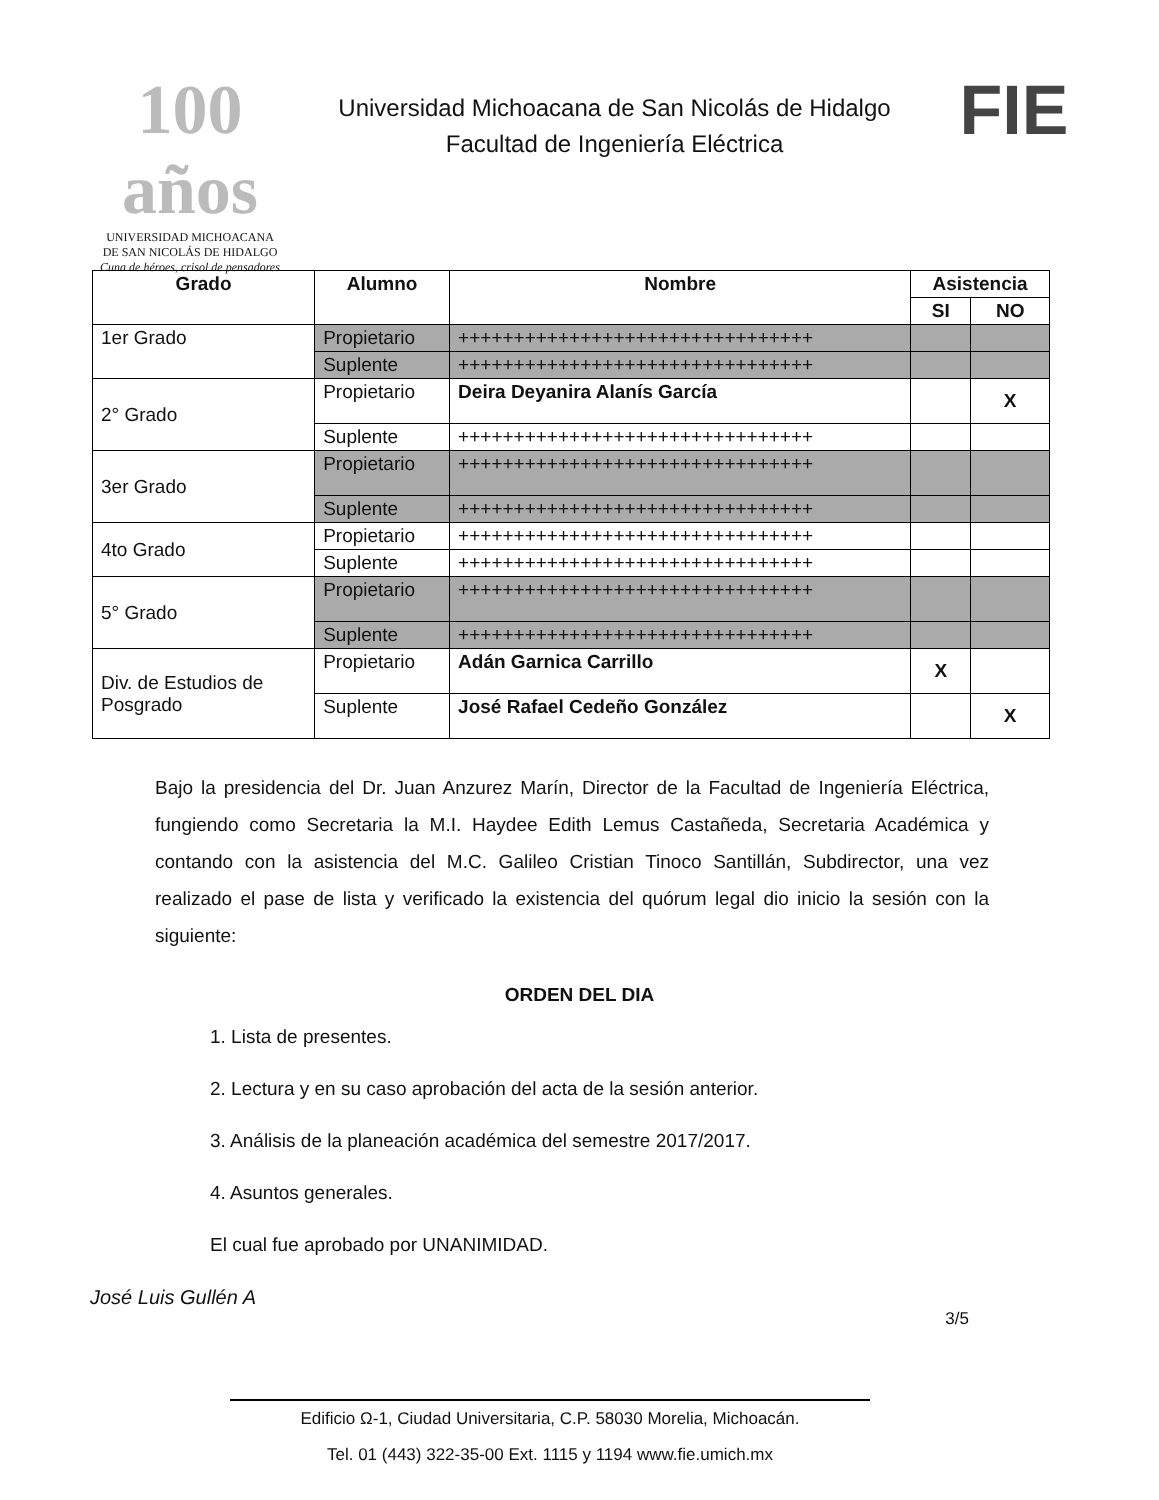100 años
UNIVERSIDAD MICHOACANA
DE SAN NICOLÁS DE HIDALGO
Cuna de héroes, crisol de pensadores
Universidad Michoacana de San Nicolás de Hidalgo
Facultad de Ingeniería Eléctrica
FIE
| Grado | Alumno | Nombre | Asistencia | |
| --- | --- | --- | --- | --- |
| | | | SI | NO |
| 1er Grado | Propietario | ++++++++++++++++++++++++++++++++ | | |
| | Suplente | ++++++++++++++++++++++++++++++++ | | |
| 2° Grado | Propietario | Deira Deyanira Alanís García | | X |
| | Suplente | ++++++++++++++++++++++++++++++++ | | |
| 3er Grado | Propietario | ++++++++++++++++++++++++++++++++ | | |
| | Suplente | ++++++++++++++++++++++++++++++++ | | |
| 4to Grado | Propietario | ++++++++++++++++++++++++++++++++ | | |
| | Suplente | ++++++++++++++++++++++++++++++++ | | |
| 5° Grado | Propietario | ++++++++++++++++++++++++++++++++ | | |
| | Suplente | ++++++++++++++++++++++++++++++++ | | |
| Div. de Estudios de Posgrado | Propietario | Adán Garnica Carrillo | X | |
| | Suplente | José Rafael Cedeño González | | X |
Bajo la presidencia del Dr. Juan Anzurez Marín, Director de la Facultad de Ingeniería Eléctrica, fungiendo como Secretaria la M.I. Haydee Edith Lemus Castañeda, Secretaria Académica y contando con la asistencia del M.C. Galileo Cristian Tinoco Santillán, Subdirector, una vez realizado el pase de lista y verificado la existencia del quórum legal dio inicio la sesión con la siguiente:
ORDEN DEL DIA
1. Lista de presentes.
2. Lectura y en su caso aprobación del acta de la sesión anterior.
3. Análisis de la planeación académica del semestre 2017/2017.
4. Asuntos generales.
El cual fue aprobado por UNANIMIDAD.
José Luis Gullén A
3/5
Edificio Ω-1, Ciudad Universitaria, C.P. 58030 Morelia, Michoacán.
Tel. 01 (443) 322-35-00 Ext. 1115 y 1194 www.fie.umich.mx